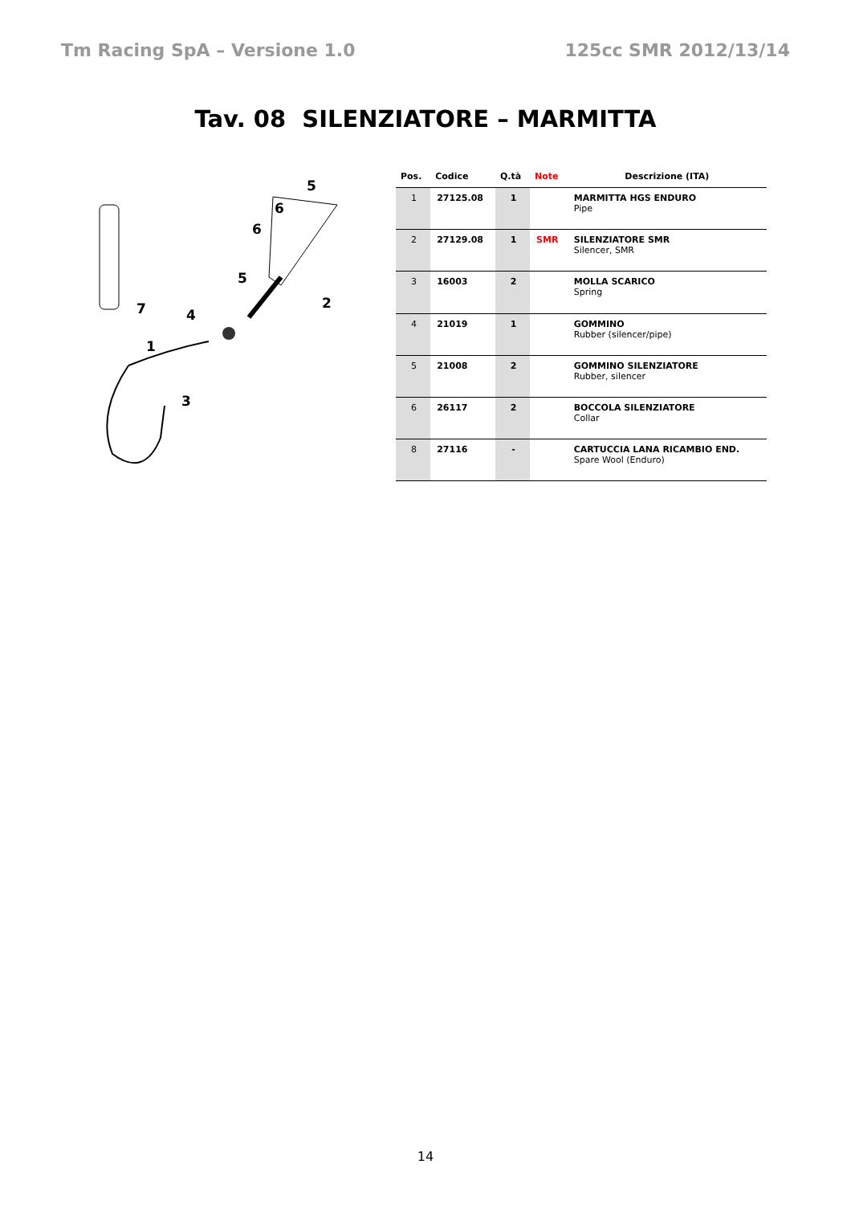Tm Racing SpA – Versione 1.0 125cc SMR 2012/13/14
Tav. 08 SILENZIATORE – MARMITTA
5
6
6
5
2
7
4
1
3
| Pos. | Codice | Q.tà | Note | Descrizione (ITA) |
| --- | --- | --- | --- | --- |
| 1 | 27125.08 | 1 | | MARMITTA HGS ENDURO Pipe |
| 2 | 27129.08 | 1 | SMR | SILENZIATORE SMR Silencer, SMR |
| 3 | 16003 | 2 | | MOLLA SCARICO Spring |
| 4 | 21019 | 1 | | GOMMINO Rubber (silencer/pipe) |
| 5 | 21008 | 2 | | GOMMINO SILENZIATORE Rubber, silencer |
| 6 | 26117 | 2 | | BOCCOLA SILENZIATORE Collar |
| 8 | 27116 | - | | CARTUCCIA LANA RICAMBIO END. Spare Wool (Enduro) |
14